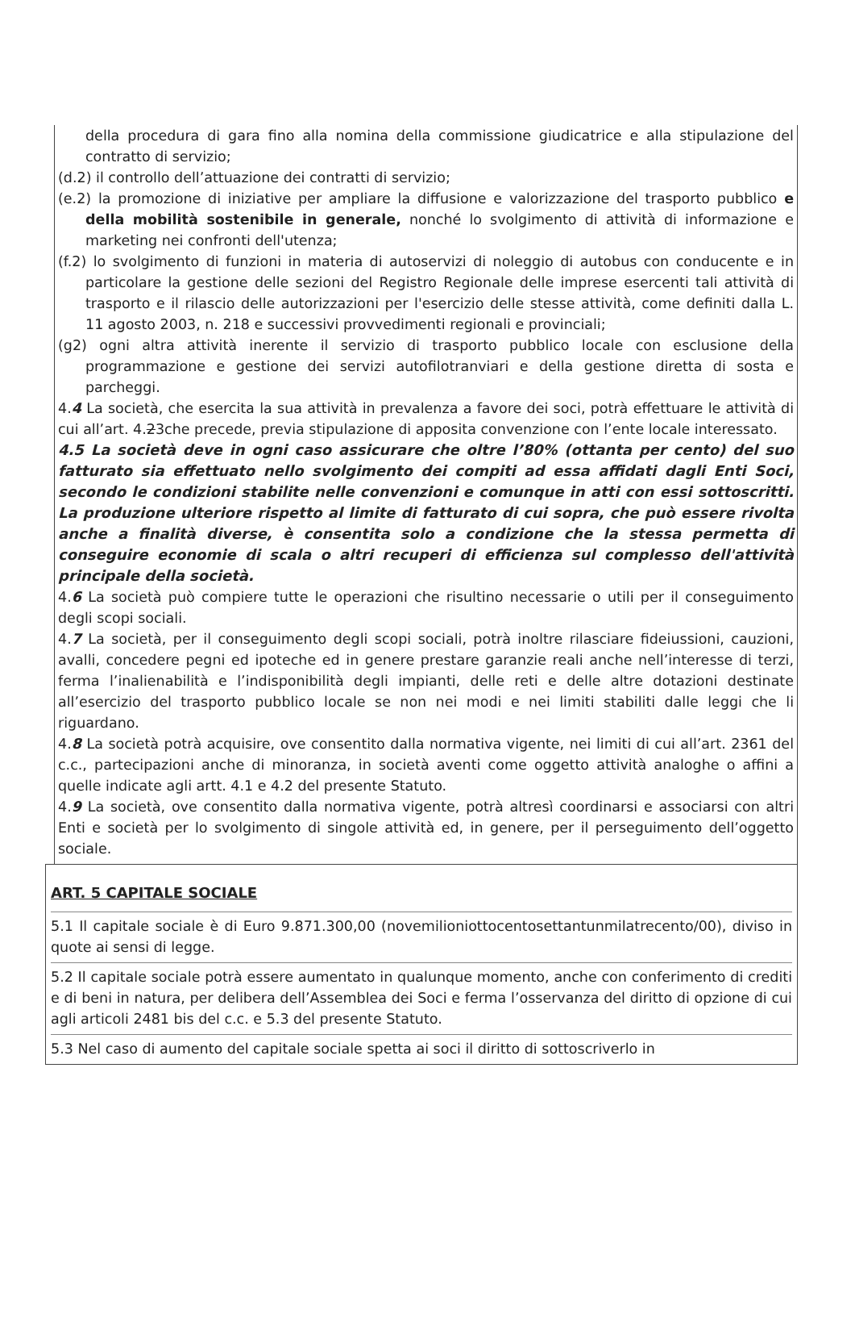della procedura di gara fino alla nomina della commissione giudicatrice e alla stipulazione del contratto di servizio;
(d.2) il controllo dell’attuazione dei contratti di servizio;
(e.2) la promozione di iniziative per ampliare la diffusione e valorizzazione del trasporto pubblico e della mobilità sostenibile in generale, nonché lo svolgimento di attività di informazione e marketing nei confronti dell'utenza;
(f.2) lo svolgimento di funzioni in materia di autoservizi di noleggio di autobus con conducente e in particolare la gestione delle sezioni del Registro Regionale delle imprese esercenti tali attività di trasporto e il rilascio delle autorizzazioni per l'esercizio delle stesse attività, come definiti dalla L. 11 agosto 2003, n. 218 e successivi provvedimenti regionali e provinciali;
(g2) ogni altra attività inerente il servizio di trasporto pubblico locale con esclusione della programmazione e gestione dei servizi autofilotranviari e della gestione diretta di sosta e parcheggi.
4.4 La società, che esercita la sua attività in prevalenza a favore dei soci, potrà effettuare le attività di cui all’art. 4.23che precede, previa stipulazione di apposita convenzione con l’ente locale interessato.
4.5 La società deve in ogni caso assicurare che oltre l’80% (ottanta per cento) del suo fatturato sia effettuato nello svolgimento dei compiti ad essa affidati dagli Enti Soci, secondo le condizioni stabilite nelle convenzioni e comunque in atti con essi sottoscritti. La produzione ulteriore rispetto al limite di fatturato di cui sopra, che può essere rivolta anche a finalità diverse, è consentita solo a condizione che la stessa permetta di conseguire economie di scala o altri recuperi di efficienza sul complesso dell'attività principale della società.
4.6 La società può compiere tutte le operazioni che risultino necessarie o utili per il conseguimento degli scopi sociali.
4.7 La società, per il conseguimento degli scopi sociali, potrà inoltre rilasciare fideiussioni, cauzioni, avalli, concedere pegni ed ipoteche ed in genere prestare garanzie reali anche nell’interesse di terzi, ferma l’inalienabilità e l’indisponibilità degli impianti, delle reti e delle altre dotazioni destinate all’esercizio del trasporto pubblico locale se non nei modi e nei limiti stabiliti dalle leggi che li riguardano.
4.8 La società potrà acquisire, ove consentito dalla normativa vigente, nei limiti di cui all’art. 2361 del c.c., partecipazioni anche di minoranza, in società aventi come oggetto attività analoghe o affini a quelle indicate agli artt. 4.1 e 4.2 del presente Statuto.
4.9 La società, ove consentito dalla normativa vigente, potrà altresì coordinarsi e associarsi con altri Enti e società per lo svolgimento di singole attività ed, in genere, per il perseguimento dell’oggetto sociale.
ART. 5 CAPITALE SOCIALE
5.1 Il capitale sociale è di Euro 9.871.300,00 (novemilioniottocentosettantunmilatrecento/00), diviso in quote ai sensi di legge.
5.2 Il capitale sociale potrà essere aumentato in qualunque momento, anche con conferimento di crediti e di beni in natura, per delibera dell’Assemblea dei Soci e ferma l’osservanza del diritto di opzione di cui agli articoli 2481 bis del c.c. e 5.3 del presente Statuto.
5.3 Nel caso di aumento del capitale sociale spetta ai soci il diritto di sottoscriverlo in